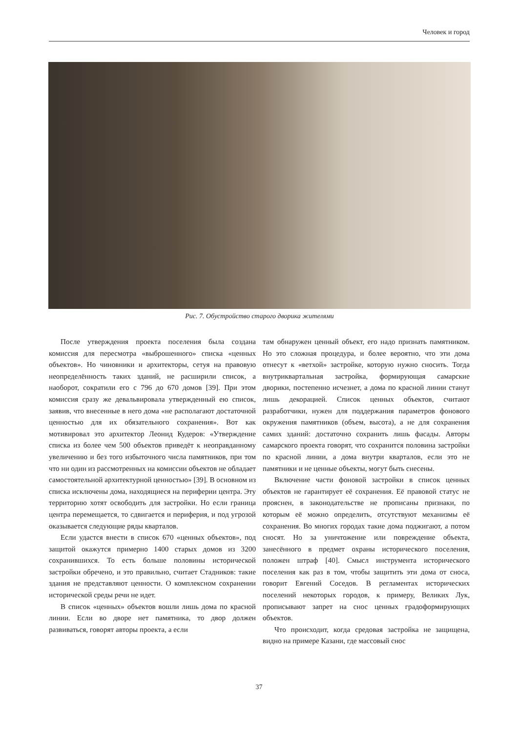Человек и город
Рис. 7. Обустройство старого дворика жителями
После утверждения проекта поселения была создана комиссия для пересмотра «выброшенного» списка «ценных объектов». Но чиновники и архитекторы, сетуя на правовую неопределённость таких зданий, не расширили список, а наоборот, сократили его с 796 до 670 домов [39]. При этом комиссия сразу же девальвировала утвержденный ею список, заявив, что внесенные в него дома «не располагают достаточной ценностью для их обязательного сохранения». Вот как мотивировал это архитектор Леонид Кудеров: «Утверждение списка из более чем 500 объектов приведёт к неоправданному увеличению и без того избыточного числа памятников, при том что ни один из рассмотренных на комиссии объектов не обладает самостоятельной архитектурной ценностью» [39]. В основном из списка исключены дома, находящиеся на периферии центра. Эту территорию хотят освободить для застройки. Но если граница центра перемещается, то сдвигается и периферия, и под угрозой оказывается следующие ряды кварталов.
Если удастся внести в список 670 «ценных объектов», под защитой окажутся примерно 1400 старых домов из 3200 сохранившихся. То есть больше половины исторической застройки обречено, и это правильно, считает Стадников: такие здания не представляют ценности. О комплексном сохранении исторической среды речи не идет.
В список «ценных» объектов вошли лишь дома по красной линии. Если во дворе нет памятника, то двор должен развиваться, говорят авторы проекта, а если
там обнаружен ценный объект, его надо признать памятником. Но это сложная процедура, и более вероятно, что эти дома отнесут к «ветхой» застройке, которую нужно сносить. Тогда внутриквартальная застройка, формирующая самарские дворики, постепенно исчезнет, а дома по красной линии станут лишь декорацией. Список ценных объектов, считают разработчики, нужен для поддержания параметров фонового окружения памятников (объем, высота), а не для сохранения самих зданий: достаточно сохранить лишь фасады. Авторы самарского проекта говорят, что сохранится половина застройки по красной линии, а дома внутри кварталов, если это не памятники и не ценные объекты, могут быть снесены.
Включение части фоновой застройки в список ценных объектов не гарантирует её сохранения. Её правовой статус не прояснен, в законодательстве не прописаны признаки, по которым её можно определить, отсутствуют механизмы её сохранения. Во многих городах такие дома поджигают, а потом сносят. Но за уничтожение или повреждение объекта, занесённого в предмет охраны исторического поселения, положен штраф [40]. Смысл инструмента исторического поселения как раз в том, чтобы защитить эти дома от сноса, говорит Евгений Соседов. В регламентах исторических поселений некоторых городов, к примеру, Великих Лук, прописывают запрет на снос ценных градоформирующих объектов.
Что происходит, когда средовая застройка не защищена, видно на примере Казани, где массовый снос
37